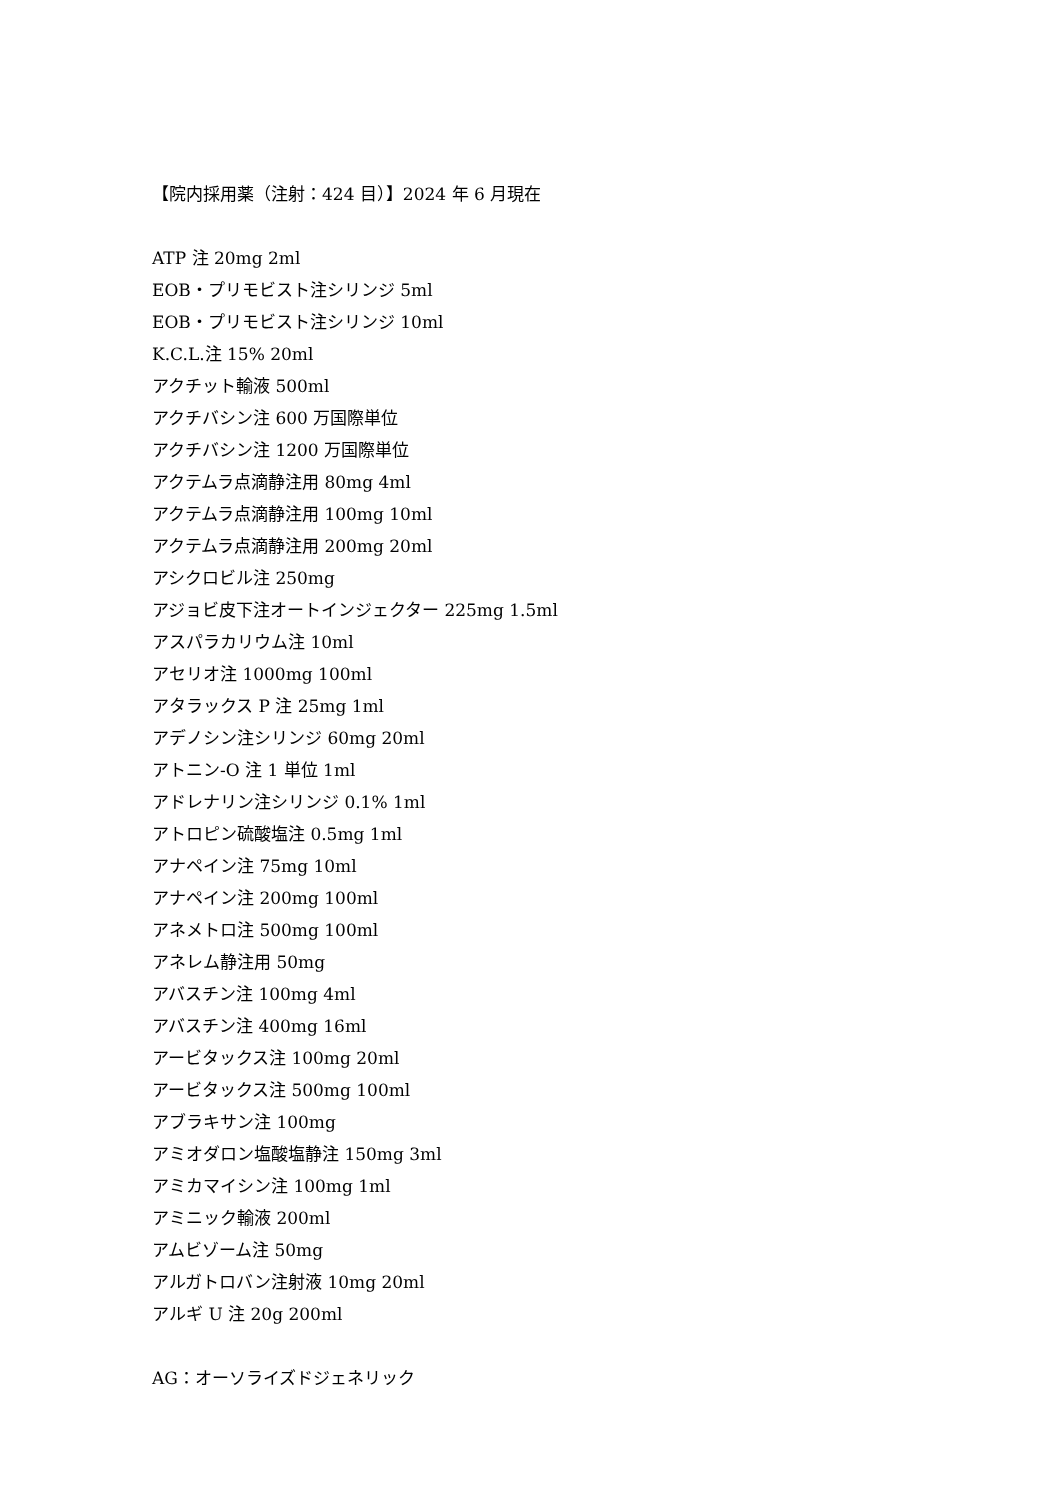【院内採用薬（注射：424 目）】2024 年 6 月現在
ATP 注 20mg 2ml
EOB・プリモビスト注シリンジ 5ml
EOB・プリモビスト注シリンジ 10ml
K.C.L.注 15% 20ml
アクチット輸液 500ml
アクチバシン注 600 万国際単位
アクチバシン注 1200 万国際単位
アクテムラ点滴静注用 80mg 4ml
アクテムラ点滴静注用 100mg 10ml
アクテムラ点滴静注用 200mg 20ml
アシクロビル注 250mg
アジョビ皮下注オートインジェクター 225mg 1.5ml
アスパラカリウム注 10ml
アセリオ注 1000mg 100ml
アタラックス P 注 25mg 1ml
アデノシン注シリンジ 60mg 20ml
アトニン-O 注 1 単位 1ml
アドレナリン注シリンジ 0.1% 1ml
アトロピン硫酸塩注 0.5mg 1ml
アナペイン注 75mg 10ml
アナペイン注 200mg 100ml
アネメトロ注 500mg 100ml
アネレム静注用 50mg
アバスチン注 100mg 4ml
アバスチン注 400mg 16ml
アービタックス注 100mg 20ml
アービタックス注 500mg 100ml
アブラキサン注 100mg
アミオダロン塩酸塩静注 150mg 3ml
アミカマイシン注 100mg 1ml
アミニック輸液 200ml
アムビゾーム注 50mg
アルガトロバン注射液 10mg 20ml
アルギ U 注 20g 200ml
AG：オーソライズドジェネリック